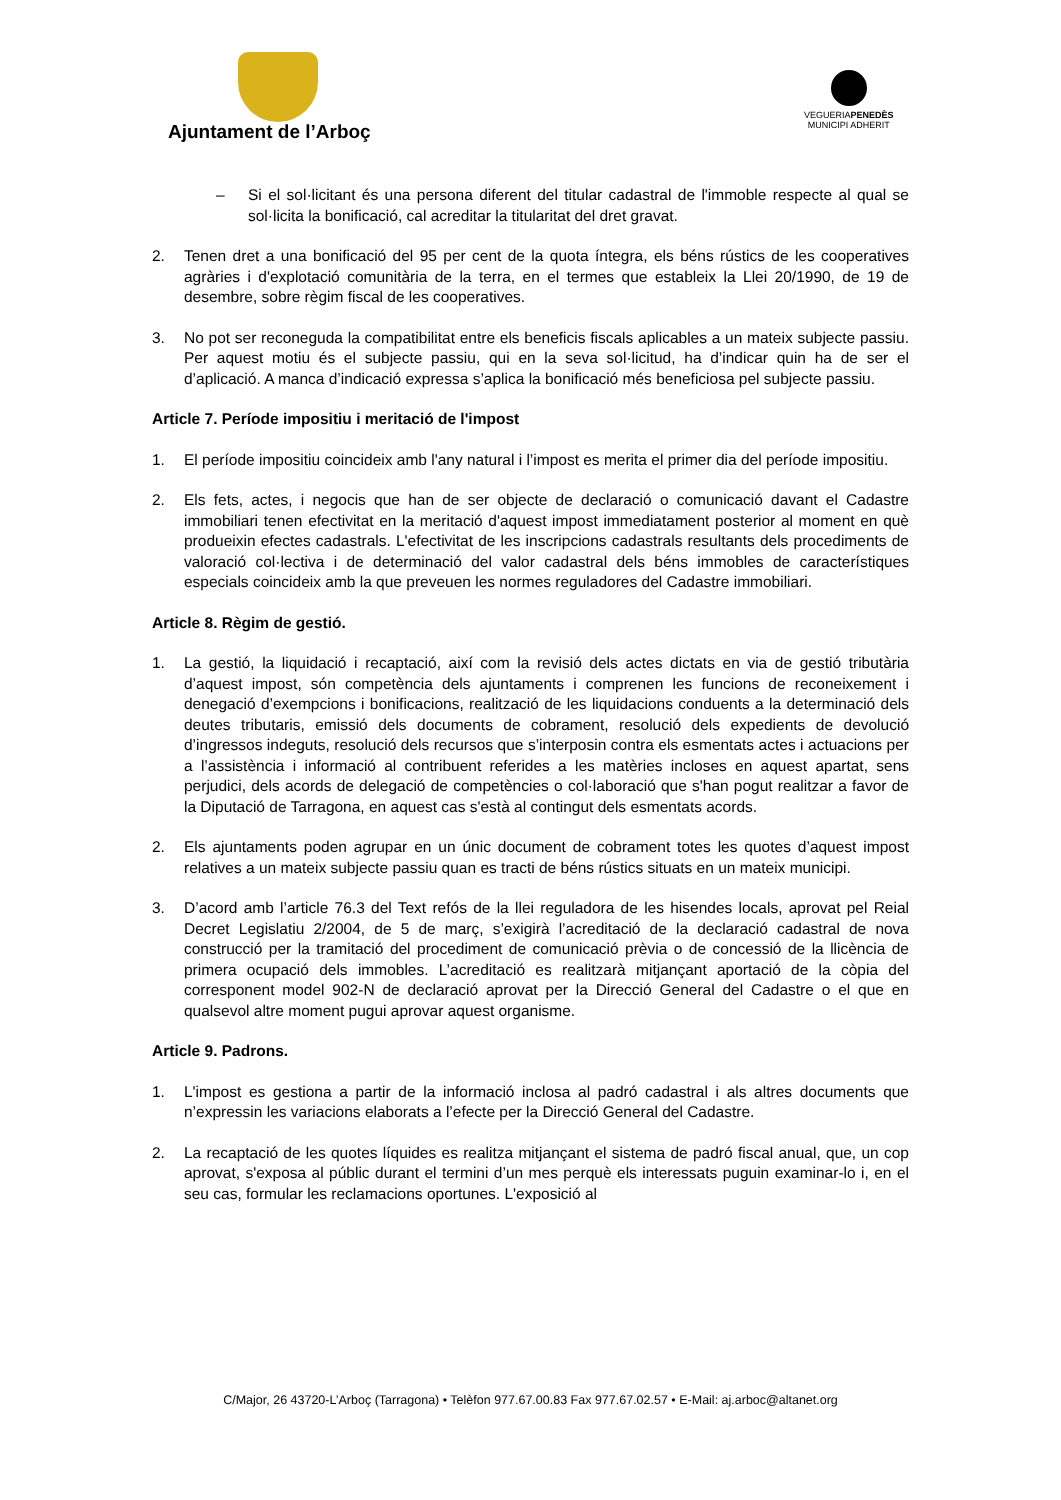Ajuntament de l’Arboç
VEGUERIAPENEDÈS
MUNICIPI ADHERIT
– Si el sol·licitant és una persona diferent del titular cadastral de l'immoble respecte al qual se sol·licita la bonificació, cal acreditar la titularitat del dret gravat.
2. Tenen dret a una bonificació del 95 per cent de la quota íntegra, els béns rústics de les cooperatives agràries i d'explotació comunitària de la terra, en el termes que estableix la Llei 20/1990, de 19 de desembre, sobre règim fiscal de les cooperatives.
3. No pot ser reconeguda la compatibilitat entre els beneficis fiscals aplicables a un mateix subjecte passiu. Per aquest motiu és el subjecte passiu, qui en la seva sol·licitud, ha d’indicar quin ha de ser el d’aplicació. A manca d’indicació expressa s’aplica la bonificació més beneficiosa pel subjecte passiu.
Article 7. Període impositiu i meritació de l'impost
1. El període impositiu coincideix amb l'any natural i l’impost es merita el primer dia del període impositiu.
2. Els fets, actes, i negocis que han de ser objecte de declaració o comunicació davant el Cadastre immobiliari tenen efectivitat en la meritació d'aquest impost immediatament posterior al moment en què produeixin efectes cadastrals. L'efectivitat de les inscripcions cadastrals resultants dels procediments de valoració col·lectiva i de determinació del valor cadastral dels béns immobles de característiques especials coincideix amb la que preveuen les normes reguladores del Cadastre immobiliari.
Article 8. Règim de gestió.
1. La gestió, la liquidació i recaptació, així com la revisió dels actes dictats en via de gestió tributària d’aquest impost, són competència dels ajuntaments i comprenen les funcions de reconeixement i denegació d’exempcions i bonificacions, realització de les liquidacions conduents a la determinació dels deutes tributaris, emissió dels documents de cobrament, resolució dels expedients de devolució d’ingressos indeguts, resolució dels recursos que s’interposin contra els esmentats actes i actuacions per a l’assistència i informació al contribuent referides a les matèries incloses en aquest apartat, sens perjudici, dels acords de delegació de competències o col·laboració que s'han pogut realitzar a favor de la Diputació de Tarragona, en aquest cas s'està al contingut dels esmentats acords.
2. Els ajuntaments poden agrupar en un únic document de cobrament totes les quotes d’aquest impost relatives a un mateix subjecte passiu quan es tracti de béns rústics situats en un mateix municipi.
3. D’acord amb l’article 76.3 del Text refós de la llei reguladora de les hisendes locals, aprovat pel Reial Decret Legislatiu 2/2004, de 5 de març, s’exigirà l’acreditació de la declaració cadastral de nova construcció per la tramitació del procediment de comunicació prèvia o de concessió de la llicència de primera ocupació dels immobles. L’acreditació es realitzarà mitjançant aportació de la còpia del corresponent model 902-N de declaració aprovat per la Direcció General del Cadastre o el que en qualsevol altre moment pugui aprovar aquest organisme.
Article 9. Padrons.
1. L'impost es gestiona a partir de la informació inclosa al padró cadastral i als altres documents que n’expressin les variacions elaborats a l’efecte per la Direcció General del Cadastre.
2. La recaptació de les quotes líquides es realitza mitjançant el sistema de padró fiscal anual, que, un cop aprovat, s'exposa al públic durant el termini d’un mes perquè els interessats puguin examinar-lo i, en el seu cas, formular les reclamacions oportunes. L'exposició al
C/Major, 26 43720-L’Arboç (Tarragona) • Telèfon 977.67.00.83 Fax 977.67.02.57 • E-Mail: aj.arboc@altanet.org